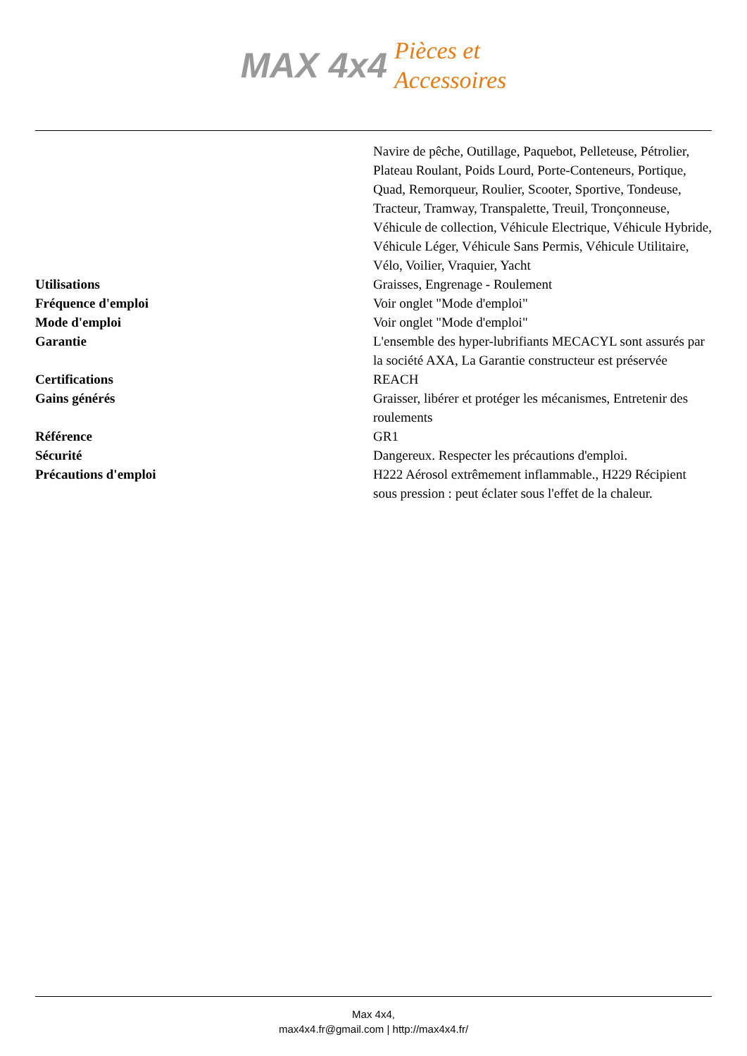MAX 4x4
Pièces et
Accessoires
| | Navire de pêche, Outillage, Paquebot, Pelleteuse, Pétrolier, Plateau Roulant, Poids Lourd, Porte-Conteneurs, Portique, Quad, Remorqueur, Roulier, Scooter, Sportive, Tondeuse, Tracteur, Tramway, Transpalette, Treuil, Tronçonneuse, Véhicule de collection, Véhicule Electrique, Véhicule Hybride, Véhicule Léger, Véhicule Sans Permis, Véhicule Utilitaire, Vélo, Voilier, Vraquier, Yacht |
| Utilisations | Graisses, Engrenage - Roulement |
| Fréquence d'emploi | Voir onglet "Mode d'emploi" |
| Mode d'emploi | Voir onglet "Mode d'emploi" |
| Garantie | L'ensemble des hyper-lubrifiants MECACYL sont assurés par la société AXA, La Garantie constructeur est préservée |
| Certifications | REACH |
| Gains générés | Graisser, libérer et protéger les mécanismes, Entretenir des roulements |
| Référence | GR1 |
| Sécurité | Dangereux. Respecter les précautions d'emploi. |
| Précautions d'emploi | H222 Aérosol extrêmement inflammable., H229 Récipient sous pression : peut éclater sous l'effet de la chaleur. |
Max 4x4,
max4x4.fr@gmail.com | http://max4x4.fr/